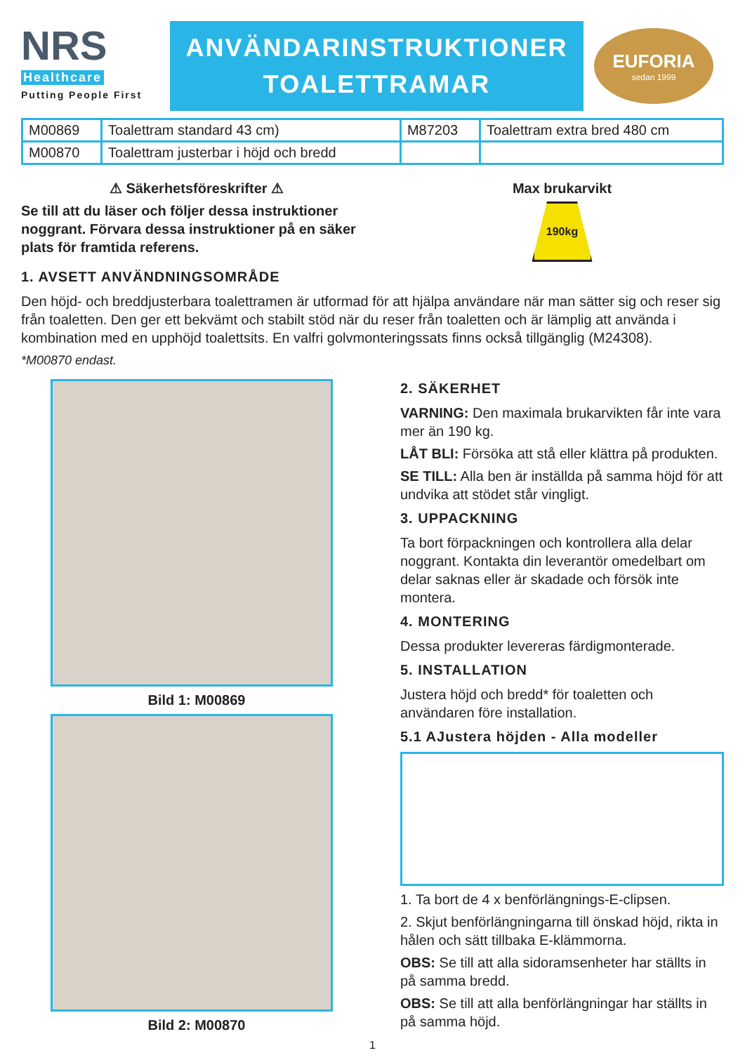NRS
Healthcare
Putting People First
ANVÄNDARINSTRUKTIONER
TOALETTRAMAR
EUFORIA
sedan 1999
| M00869 | Toalettram standard 43 cm) | M87203 | Toalettram extra bred 480 cm |
| M00870 | Toalettram justerbar i höjd och bredd | | |
⚠ Säkerhetsföreskrifter ⚠
Se till att du läser och följer dessa instruktioner noggrant. Förvara dessa instruktioner på en säker plats för framtida referens.
Max brukarvikt
190kg
1. AVSETT ANVÄNDNINGSOMRÅDE
Den höjd- och breddjusterbara toalettramen är utformad för att hjälpa användare när man sätter sig och reser sig från toaletten. Den ger ett bekvämt och stabilt stöd när du reser från toaletten och är lämplig att använda i kombination med en upphöjd toalettsits. En valfri golvmonteringssats finns också tillgänglig (M24308).
*M00870 endast.
Bild 1: M00869
Bild 2: M00870
2. SÄKERHET
VARNING: Den maximala brukarvikten får inte vara mer än 190 kg.
LÅT BLI: Försöka att stå eller klättra på produkten.
SE TILL: Alla ben är inställda på samma höjd för att undvika att stödet står vingligt.
3. UPPACKNING
Ta bort förpackningen och kontrollera alla delar noggrant. Kontakta din leverantör omedelbart om delar saknas eller är skadade och försök inte montera.
4. MONTERING
Dessa produkter levereras färdigmonterade.
5. INSTALLATION
Justera höjd och bredd* för toaletten och användaren före installation.
5.1 AJustera höjden - Alla modeller
1. Ta bort de 4 x benförlängnings-E-clipsen.
2. Skjut benförlängningarna till önskad höjd, rikta in hålen och sätt tillbaka E-klämmorna.
OBS: Se till att alla sidoramsenheter har ställts in på samma bredd.
OBS: Se till att alla benförlängningar har ställts in på samma höjd.
1